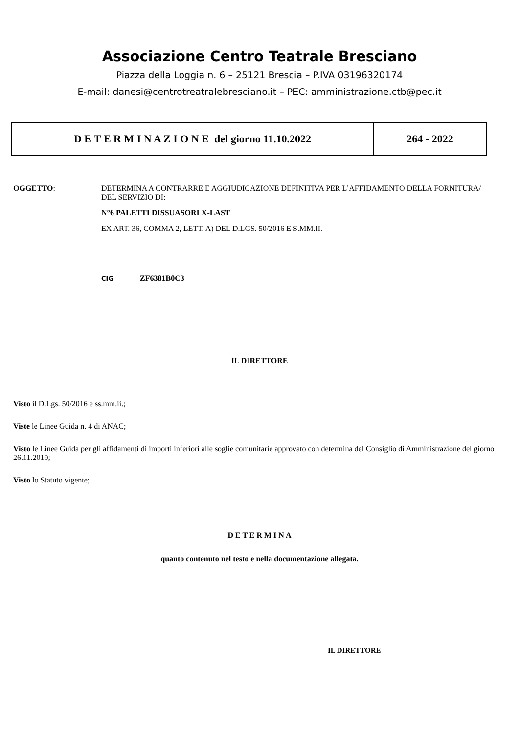Associazione Centro Teatrale Bresciano
Piazza della Loggia n. 6 – 25121 Brescia – P.IVA 03196320174
E-mail: danesi@centrotreatralebresciano.it – PEC: amministrazione.ctb@pec.it
| D E T E R M I N A Z I O N E del giorno 11.10.2022 | 264 - 2022 |
OGGETTO: DETERMINA A CONTRARRE E AGGIUDICAZIONE DEFINITIVA PER L’AFFIDAMENTO DELLA FORNITURA/ DEL SERVIZIO DI:
N°6 PALETTI DISSUASORI X-LAST
EX ART. 36, COMMA 2, LETT. A) DEL D.LGS. 50/2016 E S.MM.II.
CIG ZF6381B0C3
IL DIRETTORE
Visto il D.Lgs. 50/2016 e ss.mm.ii.;
Viste le Linee Guida n. 4 di ANAC;
Visto le Linee Guida per gli affidamenti di importi inferiori alle soglie comunitarie approvato con determina del Consiglio di Amministrazione del giorno 26.11.2019;
Visto lo Statuto vigente;
D E T E R M I N A
quanto contenuto nel testo e nella documentazione allegata.
IL DIRETTORE